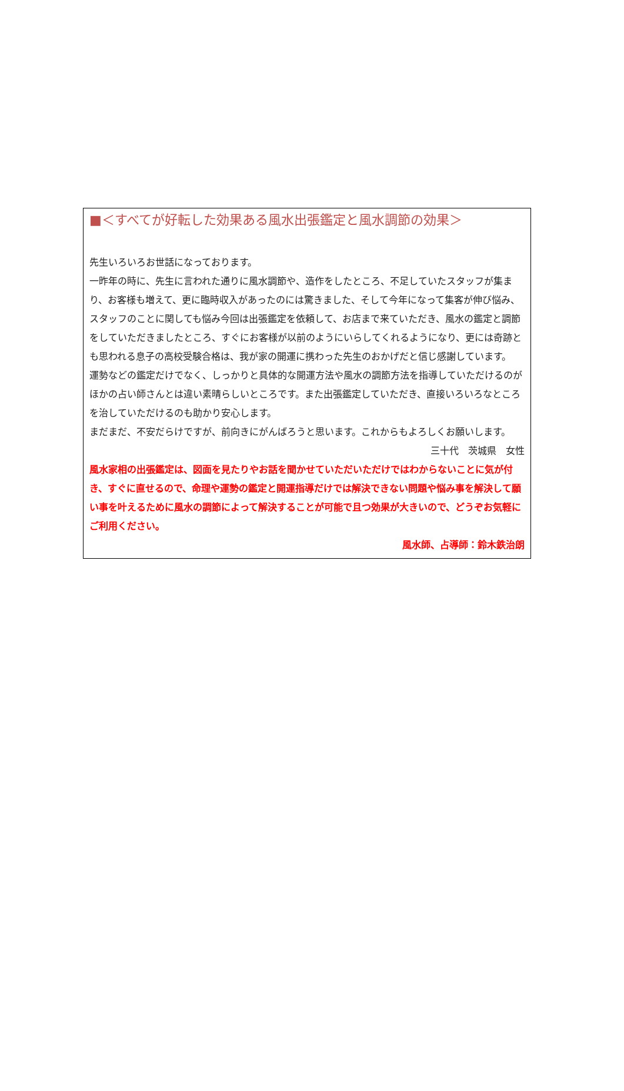■＜すべてが好転した効果ある風水出張鑑定と風水調節の効果＞
先生いろいろお世話になっております。
一昨年の時に、先生に言われた通りに風水調節や、造作をしたところ、不足していたスタッフが集まり、お客様も増えて、更に臨時収入があったのには驚きました、そして今年になって集客が伸び悩み、スタッフのことに関しても悩み今回は出張鑑定を依頼して、お店まで来ていただき、風水の鑑定と調節をしていただきましたところ、すぐにお客様が以前のようにいらしてくれるようになり、更には奇跡とも思われる息子の高校受験合格は、我が家の開運に携わった先生のおかげだと信じ感謝しています。
運勢などの鑑定だけでなく、しっかりと具体的な開運方法や風水の調節方法を指導していただけるのがほかの占い師さんとは違い素晴らしいところです。また出張鑑定していただき、直接いろいろなところを治していただけるのも助かり安心します。
まだまだ、不安だらけですが、前向きにがんばろうと思います。これからもよろしくお願いします。
三十代　茨城県　女性
風水家相の出張鑑定は、図面を見たりやお話を聞かせていただいただけではわからないことに気が付き、すぐに直せるので、命理や運勢の鑑定と開運指導だけでは解決できない問題や悩み事を解決して願い事を叶えるために風水の調節によって解決することが可能で且つ効果が大きいので、どうぞお気軽にご利用ください。
風水師、占導師：鈴木鉄治朗